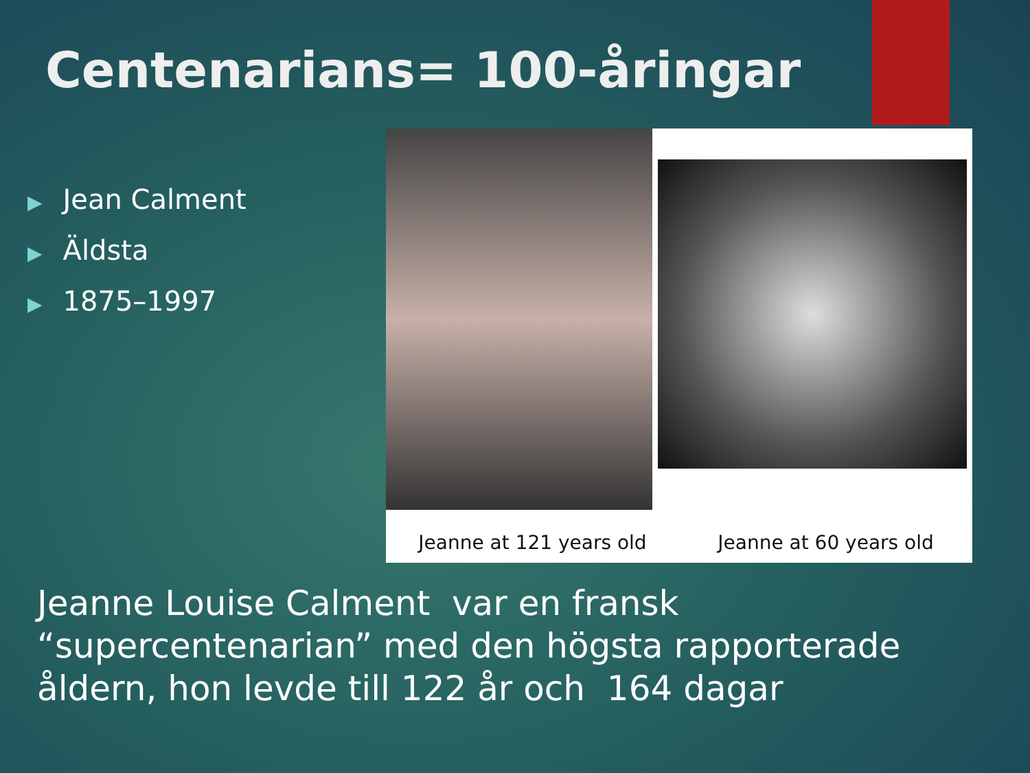Centenarians= 100-åringar
▶ Jean Calment
▶ Äldsta
▶ 1875–1997
Jeanne at 121 years old
Jeanne at 60 years old
Jeanne Louise Calment var en fransk “supercentenarian” med den högsta rapporterade åldern, hon levde till 122 år och 164 dagar